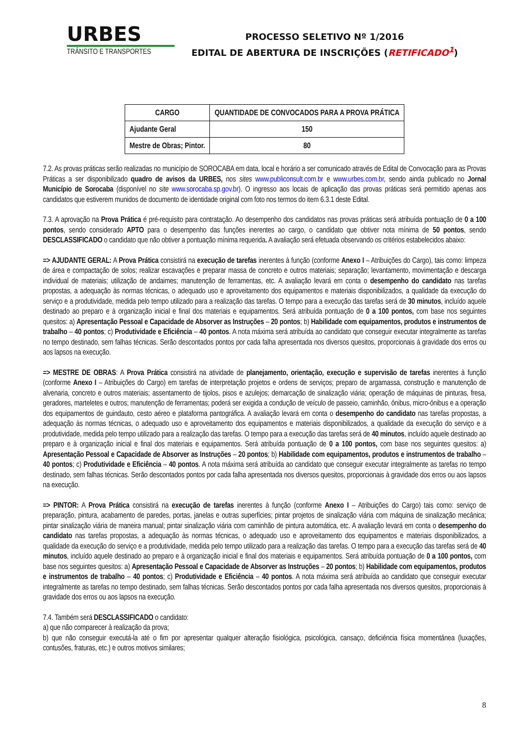URBES
TRÂNSITO E TRANSPORTES
PROCESSO SELETIVO Nº 1/2016
EDITAL DE ABERTURA DE INSCRIÇÕES (RETIFICADO<sup>1</sup>)
| CARGO | QUANTIDADE DE CONVOCADOS PARA A PROVA PRÁTICA |
| --- | --- |
| Ajudante Geral | 150 |
| Mestre de Obras; Pintor. | 80 |
7.2. As provas práticas serão realizadas no município de SOROCABA em data, local e horário a ser comunicado através de Edital de Convocação para as Provas Práticas a ser disponibilizado quadro de avisos da URBES, nos sites www.publiconsult.com.br e www.urbes.com.br, sendo ainda publicado no Jornal Município de Sorocaba (disponível no site www.sorocaba.sp.gov.br). O ingresso aos locais de aplicação das provas práticas será permitido apenas aos candidatos que estiverem munidos de documento de identidade original com foto nos termos do item 6.3.1 deste Edital.
7.3. A aprovação na Prova Prática é pré-requisito para contratação. Ao desempenho dos candidatos nas provas práticas será atribuída pontuação de 0 a 100 pontos, sendo considerado APTO para o desempenho das funções inerentes ao cargo, o candidato que obtiver nota mínima de 50 pontos, sendo DESCLASSIFICADO o candidato que não obtiver a pontuação mínima requerida. A avaliação será efetuada observando os critérios estabelecidos abaixo:
=> AJUDANTE GERAL: A Prova Prática consistirá na execução de tarefas inerentes à função (conforme Anexo I – Atribuições do Cargo), tais como: limpeza de área e compactação de solos; realizar escavações e preparar massa de concreto e outros materiais; separação; levantamento, movimentação e descarga individual de materiais; utilização de andaimes; manutenção de ferramentas, etc. A avaliação levará em conta o desempenho do candidato nas tarefas propostas, a adequação às normas técnicas, o adequado uso e aproveitamento dos equipamentos e materiais disponibilizados, a qualidade da execução do serviço e a produtividade, medida pelo tempo utilizado para a realização das tarefas. O tempo para a execução das tarefas será de 30 minutos, incluído aquele destinado ao preparo e à organização inicial e final dos materiais e equipamentos. Será atribuída pontuação de 0 a 100 pontos, com base nos seguintes quesitos: a) Apresentação Pessoal e Capacidade de Absorver as Instruções – 20 pontos; b) Habilidade com equipamentos, produtos e instrumentos de trabalho – 40 pontos; c) Produtividade e Eficiência – 40 pontos. A nota máxima será atribuída ao candidato que conseguir executar integralmente as tarefas no tempo destinado, sem falhas técnicas. Serão descontados pontos por cada falha apresentada nos diversos quesitos, proporcionais à gravidade dos erros ou aos lapsos na execução.
=> MESTRE DE OBRAS: A Prova Prática consistirá na atividade de planejamento, orientação, execução e supervisão de tarefas inerentes à função (conforme Anexo I – Atribuições do Cargo) em tarefas de interpretação projetos e ordens de serviços; preparo de argamassa, construção e manutenção de alvenaria, concreto e outros materiais; assentamento de tijolos, pisos e azulejos; demarcação de sinalização viária; operação de máquinas de pinturas, fresa, geradores, marteletes e outros; manutenção de ferramentas; poderá ser exigida a condução de veículo de passeio, caminhão, ônibus, micro-ônibus e a operação dos equipamentos de guindauto, cesto aéreo e plataforma pantográfica. A avaliação levará em conta o desempenho do candidato nas tarefas propostas, a adequação às normas técnicas, o adequado uso e aproveitamento dos equipamentos e materiais disponibilizados, a qualidade da execução do serviço e a produtividade, medida pelo tempo utilizado para a realização das tarefas. O tempo para a execução das tarefas será de 40 minutos, incluído aquele destinado ao preparo e à organização inicial e final dos materiais e equipamentos. Será atribuída pontuação de 0 a 100 pontos, com base nos seguintes quesitos: a) Apresentação Pessoal e Capacidade de Absorver as Instruções – 20 pontos; b) Habilidade com equipamentos, produtos e instrumentos de trabalho – 40 pontos; c) Produtividade e Eficiência – 40 pontos. A nota máxima será atribuída ao candidato que conseguir executar integralmente as tarefas no tempo destinado, sem falhas técnicas. Serão descontados pontos por cada falha apresentada nos diversos quesitos, proporcionais à gravidade dos erros ou aos lapsos na execução.
=> PINTOR: A Prova Prática consistirá na execução de tarefas inerentes à função (conforme Anexo I – Atribuições do Cargo) tais como: serviço de preparação, pintura, acabamento de paredes, portas, janelas e outras superfícies; pintar projetos de sinalização viária com máquina de sinalização mecânica; pintar sinalização viária de maneira manual; pintar sinalização viária com caminhão de pintura automática, etc. A avaliação levará em conta o desempenho do candidato nas tarefas propostas, a adequação às normas técnicas, o adequado uso e aproveitamento dos equipamentos e materiais disponibilizados, a qualidade da execução do serviço e a produtividade, medida pelo tempo utilizado para a realização das tarefas. O tempo para a execução das tarefas será de 40 minutos, incluído aquele destinado ao preparo e à organização inicial e final dos materiais e equipamentos. Será atribuída pontuação de 0 a 100 pontos, com base nos seguintes quesitos: a) Apresentação Pessoal e Capacidade de Absorver as Instruções – 20 pontos; b) Habilidade com equipamentos, produtos e instrumentos de trabalho – 40 pontos; c) Produtividade e Eficiência – 40 pontos. A nota máxima será atribuída ao candidato que conseguir executar integralmente as tarefas no tempo destinado, sem falhas técnicas. Serão descontados pontos por cada falha apresentada nos diversos quesitos, proporcionais à gravidade dos erros ou aos lapsos na execução.
7.4. Também será DESCLASSIFICADO o candidato:
a) que não comparecer à realização da prova;
b) que não conseguir executá-la até o fim por apresentar qualquer alteração fisiológica, psicológica, cansaço, deficiência física momentânea (luxações, contusões, fraturas, etc.) e outros motivos similares;
8